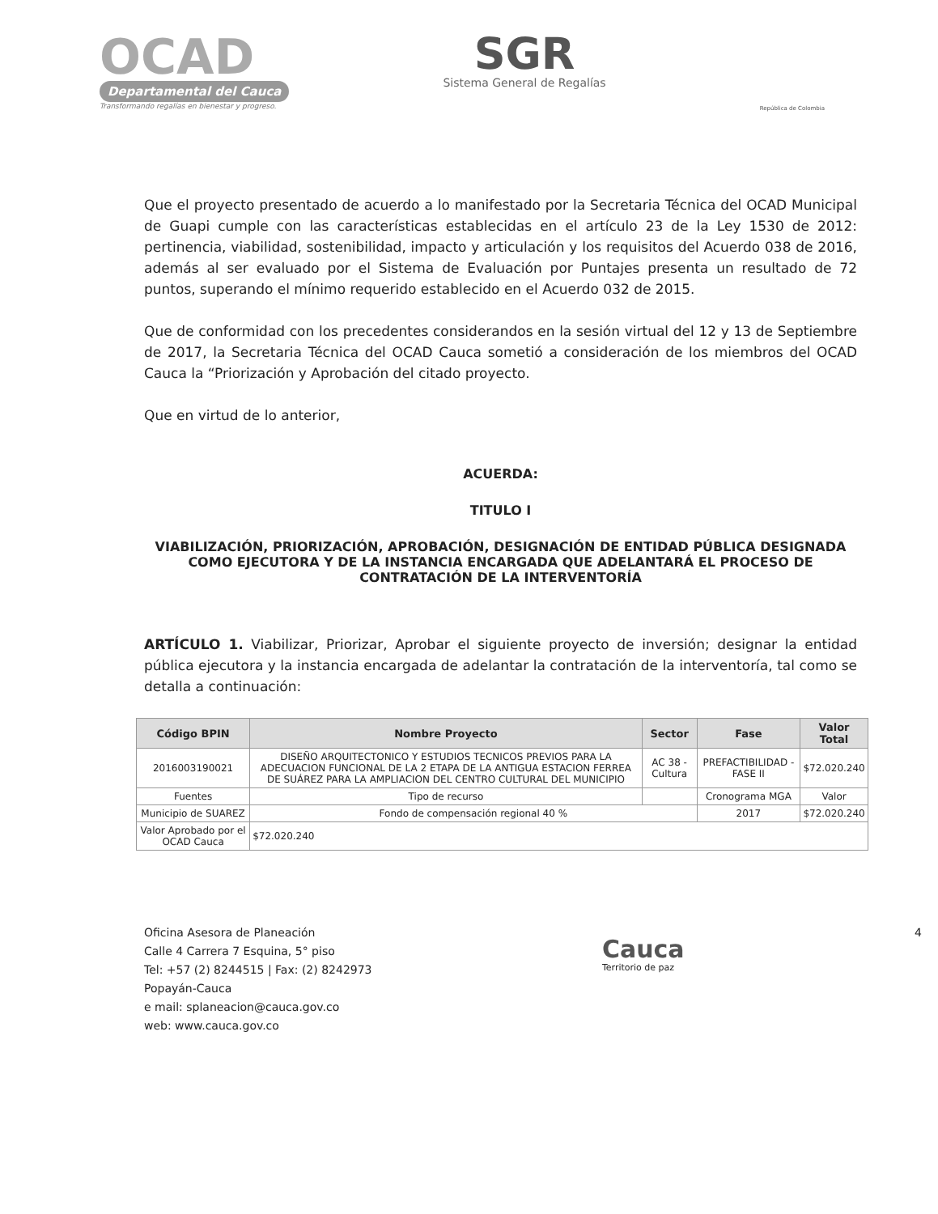OCAD
Departamental del Cauca
Transformando regalías en bienestar y progreso.
SGR
Sistema General de Regalías
República de Colombia
Que el proyecto presentado de acuerdo a lo manifestado por la Secretaria Técnica del OCAD Municipal de Guapi cumple con las características establecidas en el artículo 23 de la Ley 1530 de 2012: pertinencia, viabilidad, sostenibilidad, impacto y articulación y los requisitos del Acuerdo 038 de 2016, además al ser evaluado por el Sistema de Evaluación por Puntajes presenta un resultado de 72 puntos, superando el mínimo requerido establecido en el Acuerdo 032 de 2015.
Que de conformidad con los precedentes considerandos en la sesión virtual del 12 y 13 de Septiembre de 2017, la Secretaria Técnica del OCAD Cauca sometió a consideración de los miembros del OCAD Cauca la “Priorización y Aprobación del citado proyecto.
Que en virtud de lo anterior,
ACUERDA:
TITULO I
VIABILIZACIÓN, PRIORIZACIÓN, APROBACIÓN, DESIGNACIÓN DE ENTIDAD PÚBLICA DESIGNADA COMO EJECUTORA Y DE LA INSTANCIA ENCARGADA QUE ADELANTARÁ EL PROCESO DE CONTRATACIÓN DE LA INTERVENTORÍA
ARTÍCULO 1. Viabilizar, Priorizar, Aprobar el siguiente proyecto de inversión; designar la entidad pública ejecutora y la instancia encargada de adelantar la contratación de la interventoría, tal como se detalla a continuación:
| Código BPIN | Nombre Proyecto | Sector | Fase | Valor Total |
| --- | --- | --- | --- | --- |
| 2016003190021 | DISEÑO ARQUITECTONICO Y ESTUDIOS TECNICOS PREVIOS PARA LA ADECUACION FUNCIONAL DE LA 2 ETAPA DE LA ANTIGUA ESTACION FERREA DE SUÁREZ PARA LA AMPLIACION DEL CENTRO CULTURAL DEL MUNICIPIO | AC 38 - Cultura | PREFACTIBILIDAD - FASE II | $72.020.240 |
| Fuentes | Tipo de recurso | | Cronograma MGA | Valor |
| Municipio de SUAREZ | Fondo de compensación regional 40 % | | 2017 | $72.020.240 |
| Valor Aprobado por el OCAD Cauca | $72.020.240 | | | |
Oficina Asesora de Planeación
Calle 4 Carrera 7 Esquina, 5° piso
Tel: +57 (2) 8244515 | Fax: (2) 8242973
Popayán-Cauca
e mail: splaneacion@cauca.gov.co
web: www.cauca.gov.co
Cauca
Territorio de paz
4